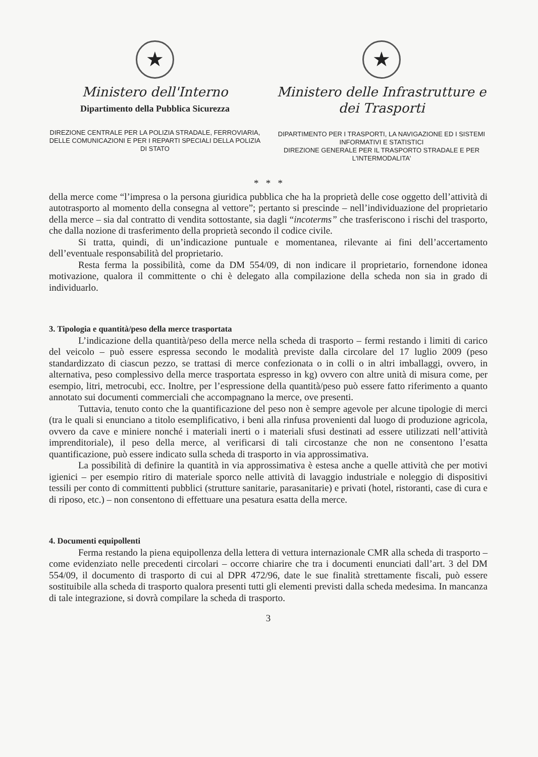★
Ministero dell'Interno
Dipartimento della Pubblica Sicurezza
DIREZIONE CENTRALE PER LA POLIZIA STRADALE, FERROVIARIA, DELLE COMUNICAZIONI E PER I REPARTI SPECIALI DELLA POLIZIA DI STATO
★
Ministero delle Infrastrutture e dei Trasporti
DIPARTIMENTO PER I TRASPORTI, LA NAVIGAZIONE ED I SISTEMI INFORMATIVI E STATISTICI
DIREZIONE GENERALE PER IL TRASPORTO STRADALE E PER L'INTERMODALITA'
* * *
della merce come “l’impresa o la persona giuridica pubblica che ha la proprietà delle cose oggetto dell’attività di autotrasporto al momento della consegna al vettore”; pertanto si prescinde – nell’individuazione del proprietario della merce – sia dal contratto di vendita sottostante, sia dagli “incoterms” che trasferiscono i rischi del trasporto, che dalla nozione di trasferimento della proprietà secondo il codice civile.
Si tratta, quindi, di un’indicazione puntuale e momentanea, rilevante ai fini dell’accertamento dell’eventuale responsabilità del proprietario.
Resta ferma la possibilità, come da DM 554/09, di non indicare il proprietario, fornendone idonea motivazione, qualora il committente o chi è delegato alla compilazione della scheda non sia in grado di individuarlo.
3. Tipologia e quantità/peso della merce trasportata
L’indicazione della quantità/peso della merce nella scheda di trasporto – fermi restando i limiti di carico del veicolo – può essere espressa secondo le modalità previste dalla circolare del 17 luglio 2009 (peso standardizzato di ciascun pezzo, se trattasi di merce confezionata o in colli o in altri imballaggi, ovvero, in alternativa, peso complessivo della merce trasportata espresso in kg) ovvero con altre unità di misura come, per esempio, litri, metrocubi, ecc. Inoltre, per l’espressione della quantità/peso può essere fatto riferimento a quanto annotato sui documenti commerciali che accompagnano la merce, ove presenti.
Tuttavia, tenuto conto che la quantificazione del peso non è sempre agevole per alcune tipologie di merci (tra le quali si enunciano a titolo esemplificativo, i beni alla rinfusa provenienti dal luogo di produzione agricola, ovvero da cave e miniere nonché i materiali inerti o i materiali sfusi destinati ad essere utilizzati nell’attività imprenditoriale), il peso della merce, al verificarsi di tali circostanze che non ne consentono l’esatta quantificazione, può essere indicato sulla scheda di trasporto in via approssimativa.
La possibilità di definire la quantità in via approssimativa è estesa anche a quelle attività che per motivi igienici – per esempio ritiro di materiale sporco nelle attività di lavaggio industriale e noleggio di dispositivi tessili per conto di committenti pubblici (strutture sanitarie, parasanitarie) e privati (hotel, ristoranti, case di cura e di riposo, etc.) – non consentono di effettuare una pesatura esatta della merce.
4. Documenti equipollenti
Ferma restando la piena equipollenza della lettera di vettura internazionale CMR alla scheda di trasporto – come evidenziato nelle precedenti circolari – occorre chiarire che tra i documenti enunciati dall’art. 3 del DM 554/09, il documento di trasporto di cui al DPR 472/96, date le sue finalità strettamente fiscali, può essere sostituibile alla scheda di trasporto qualora presenti tutti gli elementi previsti dalla scheda medesima. In mancanza di tale integrazione, si dovrà compilare la scheda di trasporto.
3